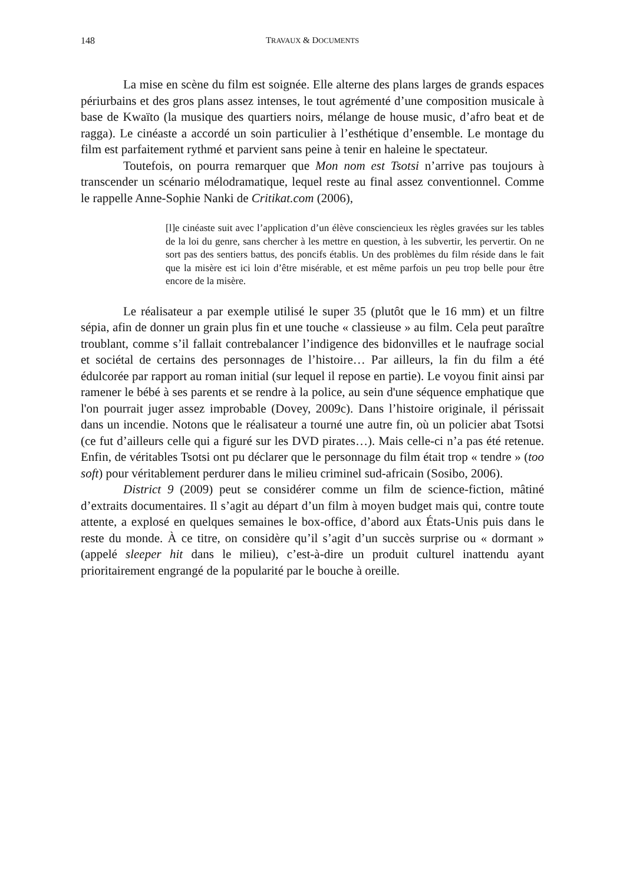148 TRAVAUX & DOCUMENTS
La mise en scène du film est soignée. Elle alterne des plans larges de grands espaces périurbains et des gros plans assez intenses, le tout agrémenté d’une composition musicale à base de Kwaïto (la musique des quartiers noirs, mélange de house music, d’afro beat et de ragga). Le cinéaste a accordé un soin particulier à l’esthétique d’ensemble. Le montage du film est parfaitement rythmé et parvient sans peine à tenir en haleine le spectateur.
Toutefois, on pourra remarquer que Mon nom est Tsotsi n’arrive pas toujours à transcender un scénario mélodramatique, lequel reste au final assez conventionnel. Comme le rappelle Anne-Sophie Nanki de Critikat.com (2006),
[l]e cinéaste suit avec l’application d’un élève consciencieux les règles gravées sur les tables de la loi du genre, sans chercher à les mettre en question, à les subvertir, les pervertir. On ne sort pas des sentiers battus, des poncifs établis. Un des problèmes du film réside dans le fait que la misère est ici loin d’être misérable, et est même parfois un peu trop belle pour être encore de la misère.
Le réalisateur a par exemple utilisé le super 35 (plutôt que le 16 mm) et un filtre sépia, afin de donner un grain plus fin et une touche « classieuse » au film. Cela peut paraître troublant, comme s’il fallait contrebalancer l’indigence des bidonvilles et le naufrage social et sociétal de certains des personnages de l’histoire… Par ailleurs, la fin du film a été édulcorée par rapport au roman initial (sur lequel il repose en partie). Le voyou finit ainsi par ramener le bébé à ses parents et se rendre à la police, au sein d'une séquence emphatique que l'on pourrait juger assez improbable (Dovey, 2009c). Dans l’histoire originale, il périssait dans un incendie. Notons que le réalisateur a tourné une autre fin, où un policier abat Tsotsi (ce fut d’ailleurs celle qui a figuré sur les DVD pirates…). Mais celle-ci n’a pas été retenue. Enfin, de véritables Tsotsi ont pu déclarer que le personnage du film était trop « tendre » (too soft) pour véritablement perdurer dans le milieu criminel sud-africain (Sosibo, 2006).
District 9 (2009) peut se considérer comme un film de science-fiction, mâtiné d’extraits documentaires. Il s’agit au départ d’un film à moyen budget mais qui, contre toute attente, a explosé en quelques semaines le box-office, d’abord aux États-Unis puis dans le reste du monde. À ce titre, on considère qu’il s’agit d’un succès surprise ou « dormant » (appelé sleeper hit dans le milieu), c’est-à-dire un produit culturel inattendu ayant prioritairement engrangé de la popularité par le bouche à oreille.